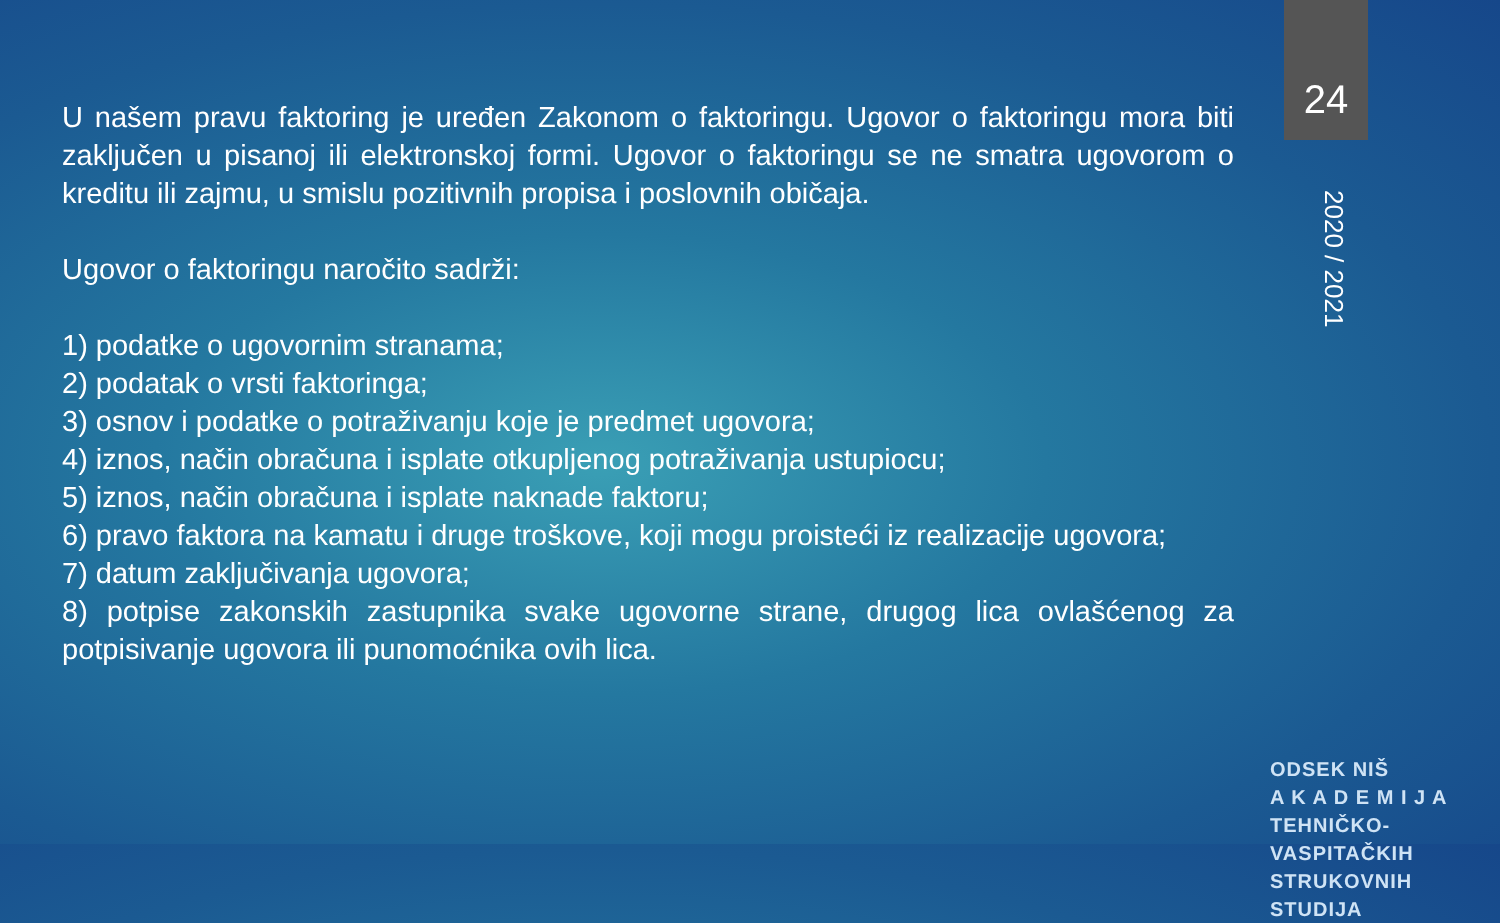U našem pravu faktoring je uređen Zakonom o faktoringu. Ugovor o faktoringu mora biti zaključen u pisanoj ili elektronskoj formi. Ugovor o faktoringu se ne smatra ugovorom o kreditu ili zajmu, u smislu pozitivnih propisa i poslovnih običaja.
Ugovor o faktoringu naročito sadrži:
1) podatke o ugovornim stranama;
2) podatak o vrsti faktoringa;
3) osnov i podatke o potraživanju koje je predmet ugovora;
4) iznos, način obračuna i isplate otkupljenog potraživanja ustupiocu;
5) iznos, način obračuna i isplate naknade faktoru;
6) pravo faktora na kamatu i druge troškove, koji mogu proisteći iz realizacije ugovora;
7) datum zaključivanja ugovora;
8) potpise zakonskih zastupnika svake ugovorne strane, drugog lica ovlašćenog za potpisivanje ugovora ili punomoćnika ovih lica.
24
2020 / 2021
ODSEK NIŠ
A K A D E M I J A
TEHNIČKO-VASPITAČKIH
STRUKOVNIH STUDIJA